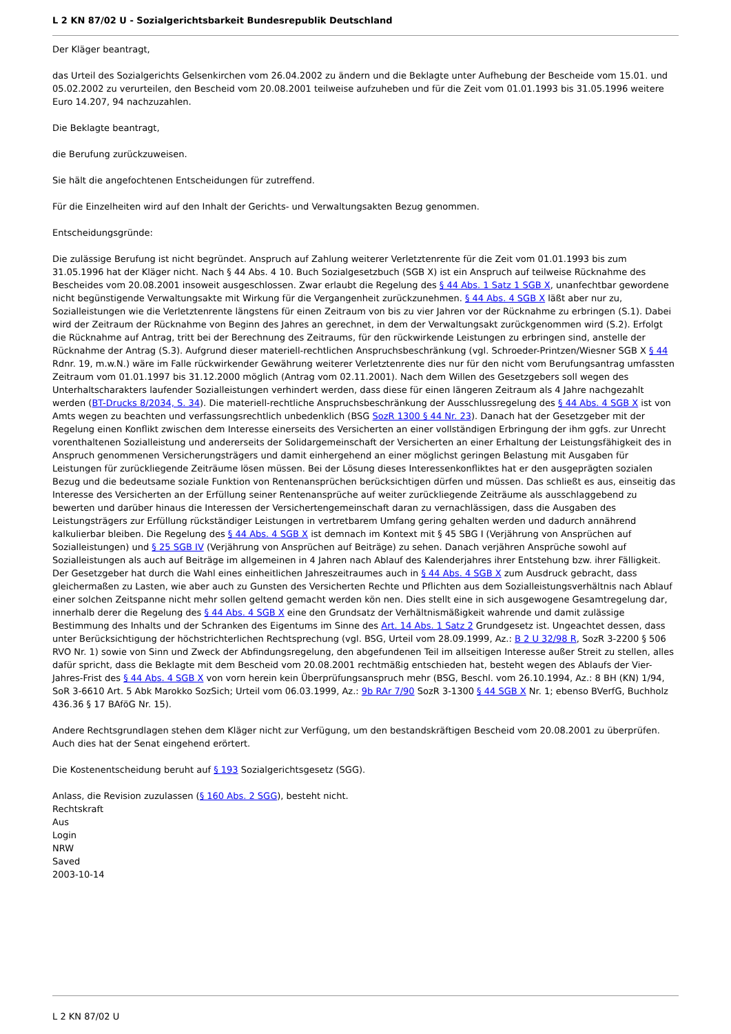L 2 KN 87/02 U - Sozialgerichtsbarkeit Bundesrepublik Deutschland
Der Kläger beantragt,
das Urteil des Sozialgerichts Gelsenkirchen vom 26.04.2002 zu ändern und die Beklagte unter Aufhebung der Bescheide vom 15.01. und 05.02.2002 zu verurteilen, den Bescheid vom 20.08.2001 teilweise aufzuheben und für die Zeit vom 01.01.1993 bis 31.05.1996 weitere Euro 14.207, 94 nachzuzahlen.
Die Beklagte beantragt,
die Berufung zurückzuweisen.
Sie hält die angefochtenen Entscheidungen für zutreffend.
Für die Einzelheiten wird auf den Inhalt der Gerichts- und Verwaltungsakten Bezug genommen.
Entscheidungsgründe:
Die zulässige Berufung ist nicht begründet. Anspruch auf Zahlung weiterer Verletztenrente für die Zeit vom 01.01.1993 bis zum 31.05.1996 hat der Kläger nicht. Nach § 44 Abs. 4 10. Buch Sozialgesetzbuch (SGB X) ist ein Anspruch auf teilweise Rücknahme des Bescheides vom 20.08.2001 insoweit ausgeschlossen. Zwar erlaubt die Regelung des § 44 Abs. 1 Satz 1 SGB X, unanfechtbar gewordene nicht begünstigende Verwaltungsakte mit Wirkung für die Vergangenheit zurückzunehmen. § 44 Abs. 4 SGB X läßt aber nur zu, Sozialleistungen wie die Verletztenrente längstens für einen Zeitraum von bis zu vier Jahren vor der Rücknahme zu erbringen (S.1). Dabei wird der Zeitraum der Rücknahme von Beginn des Jahres an gerechnet, in dem der Verwaltungsakt zurückgenommen wird (S.2). Erfolgt die Rücknahme auf Antrag, tritt bei der Berechnung des Zeitraums, für den rückwirkende Leistungen zu erbringen sind, anstelle der Rücknahme der Antrag (S.3). Aufgrund dieser materiell-rechtlichen Anspruchsbeschränkung (vgl. Schroeder-Printzen/Wiesner SGB X § 44 Rdnr. 19, m.w.N.) wäre im Falle rückwirkender Gewährung weiterer Verletztenrente dies nur für den nicht vom Berufungsantrag umfassten Zeitraum vom 01.01.1997 bis 31.12.2000 möglich (Antrag vom 02.11.2001). Nach dem Willen des Gesetzgebers soll wegen des Unterhaltscharakters laufender Sozialleistungen verhindert werden, dass diese für einen längeren Zeitraum als 4 Jahre nachgezahlt werden (BT-Drucks 8/2034, S. 34). Die materiell-rechtliche Anspruchsbeschränkung der Ausschlussregelung des § 44 Abs. 4 SGB X ist von Amts wegen zu beachten und verfassungsrechtlich unbedenklich (BSG SozR 1300 § 44 Nr. 23). Danach hat der Gesetzgeber mit der Regelung einen Konflikt zwischen dem Interesse einerseits des Versicherten an einer vollständigen Erbringung der ihm ggfs. zur Unrecht vorenthaltenen Sozialleistung und andererseits der Solidargemeinschaft der Versicherten an einer Erhaltung der Leistungsfähigkeit des in Anspruch genommenen Versicherungsträgers und damit einhergehend an einer möglichst geringen Belastung mit Ausgaben für Leistungen für zurückliegende Zeiträume lösen müssen. Bei der Lösung dieses Interessenkonfliktes hat er den ausgeprägten sozialen Bezug und die bedeutsame soziale Funktion von Rentenansprüchen berücksichtigen dürfen und müssen. Das schließt es aus, einseitig das Interesse des Versicherten an der Erfüllung seiner Rentenansprüche auf weiter zurückliegende Zeiträume als ausschlaggebend zu bewerten und darüber hinaus die Interessen der Versichertengemeinschaft daran zu vernachlässigen, dass die Ausgaben des Leistungsträgers zur Erfüllung rückständiger Leistungen in vertretbarem Umfang gering gehalten werden und dadurch annährend kalkulierbar bleiben. Die Regelung des § 44 Abs. 4 SGB X ist demnach im Kontext mit § 45 SBG I (Verjährung von Ansprüchen auf Sozialleistungen) und § 25 SGB IV (Verjährung von Ansprüchen auf Beiträge) zu sehen. Danach verjähren Ansprüche sowohl auf Sozialleistungen als auch auf Beiträge im allgemeinen in 4 Jahren nach Ablauf des Kalenderjahres ihrer Entstehung bzw. ihrer Fälligkeit. Der Gesetzgeber hat durch die Wahl eines einheitlichen Jahreszeitraumes auch in § 44 Abs. 4 SGB X zum Ausdruck gebracht, dass gleichermaßen zu Lasten, wie aber auch zu Gunsten des Versicherten Rechte und Pflichten aus dem Sozialleistungsverhältnis nach Ablauf einer solchen Zeitspanne nicht mehr sollen geltend gemacht werden kön nen. Dies stellt eine in sich ausgewogene Gesamtregelung dar, innerhalb derer die Regelung des § 44 Abs. 4 SGB X eine den Grundsatz der Verhältnismäßigkeit wahrende und damit zulässige Bestimmung des Inhalts und der Schranken des Eigentums im Sinne des Art. 14 Abs. 1 Satz 2 Grundgesetz ist. Ungeachtet dessen, dass unter Berücksichtigung der höchstrichterlichen Rechtsprechung (vgl. BSG, Urteil vom 28.09.1999, Az.: B 2 U 32/98 R, SozR 3-2200 § 506 RVO Nr. 1) sowie von Sinn und Zweck der Abfindungsregelung, den abgefundenen Teil im allseitigen Interesse außer Streit zu stellen, alles dafür spricht, dass die Beklagte mit dem Bescheid vom 20.08.2001 rechtmäßig entschieden hat, besteht wegen des Ablaufs der Vier-Jahres-Frist des § 44 Abs. 4 SGB X von vorn herein kein Überprüfungsanspruch mehr (BSG, Beschl. vom 26.10.1994, Az.: 8 BH (KN) 1/94, SoR 3-6610 Art. 5 Abk Marokko SozSich; Urteil vom 06.03.1999, Az.: 9b RAr 7/90 SozR 3-1300 § 44 SGB X Nr. 1; ebenso BVerfG, Buchholz 436.36 § 17 BAföG Nr. 15).
Andere Rechtsgrundlagen stehen dem Kläger nicht zur Verfügung, um den bestandskräftigen Bescheid vom 20.08.2001 zu überprüfen. Auch dies hat der Senat eingehend erörtert.
Die Kostenentscheidung beruht auf § 193 Sozialgerichtsgesetz (SGG).
Anlass, die Revision zuzulassen (§ 160 Abs. 2 SGG), besteht nicht.
Rechtskraft
Aus
Login
NRW
Saved
2003-10-14
L 2 KN 87/02 U